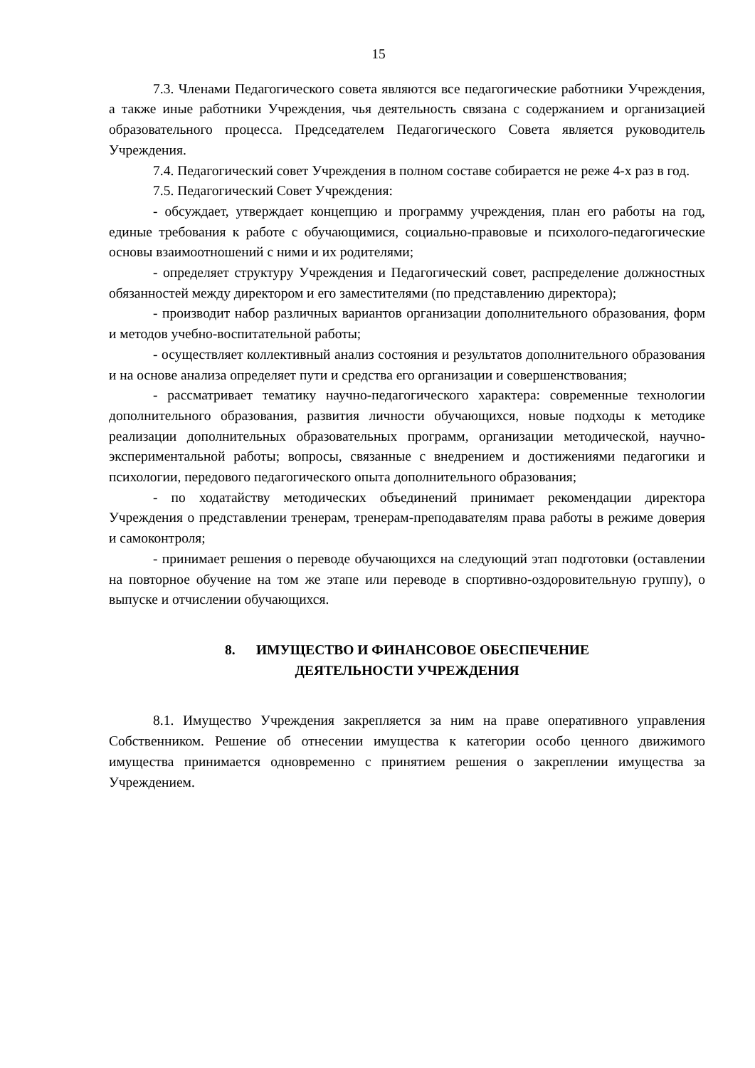15
7.3. Членами Педагогического совета являются все педагогические работники Учреждения, а также иные работники Учреждения, чья деятельность связана с содержанием и организацией образовательного процесса. Председателем Педагогического Совета является руководитель Учреждения.
7.4. Педагогический совет Учреждения в полном составе собирается не реже 4-х раз в год.
7.5. Педагогический Совет Учреждения:
- обсуждает, утверждает концепцию и программу учреждения, план его работы на год, единые требования к работе с обучающимися, социально-правовые и психолого-педагогические основы взаимоотношений с ними и их родителями;
- определяет структуру Учреждения и Педагогический совет, распределение должностных обязанностей между директором и его заместителями (по представлению директора);
- производит набор различных вариантов организации дополнительного образования, форм и методов учебно-воспитательной работы;
- осуществляет коллективный анализ состояния и результатов дополнительного образования и на основе анализа определяет пути и средства его организации и совершенствования;
- рассматривает тематику научно-педагогического характера: современные технологии дополнительного образования, развития личности обучающихся, новые подходы к методике реализации дополнительных образовательных программ, организации методической, научно-экспериментальной работы; вопросы, связанные с внедрением и достижениями педагогики и психологии, передового педагогического опыта дополнительного образования;
- по ходатайству методических объединений принимает рекомендации директора Учреждения о представлении тренерам, тренерам-преподавателям права работы в режиме доверия и самоконтроля;
- принимает решения о переводе обучающихся на следующий этап подготовки (оставлении на повторное обучение на том же этапе или переводе в спортивно-оздоровительную группу), о выпуске и отчислении обучающихся.
8. ИМУЩЕСТВО И ФИНАНСОВОЕ ОБЕСПЕЧЕНИЕ
ДЕЯТЕЛЬНОСТИ УЧРЕЖДЕНИЯ
8.1. Имущество Учреждения закрепляется за ним на праве оперативного управления Собственником. Решение об отнесении имущества к категории особо ценного движимого имущества принимается одновременно с принятием решения о закреплении имущества за Учреждением.